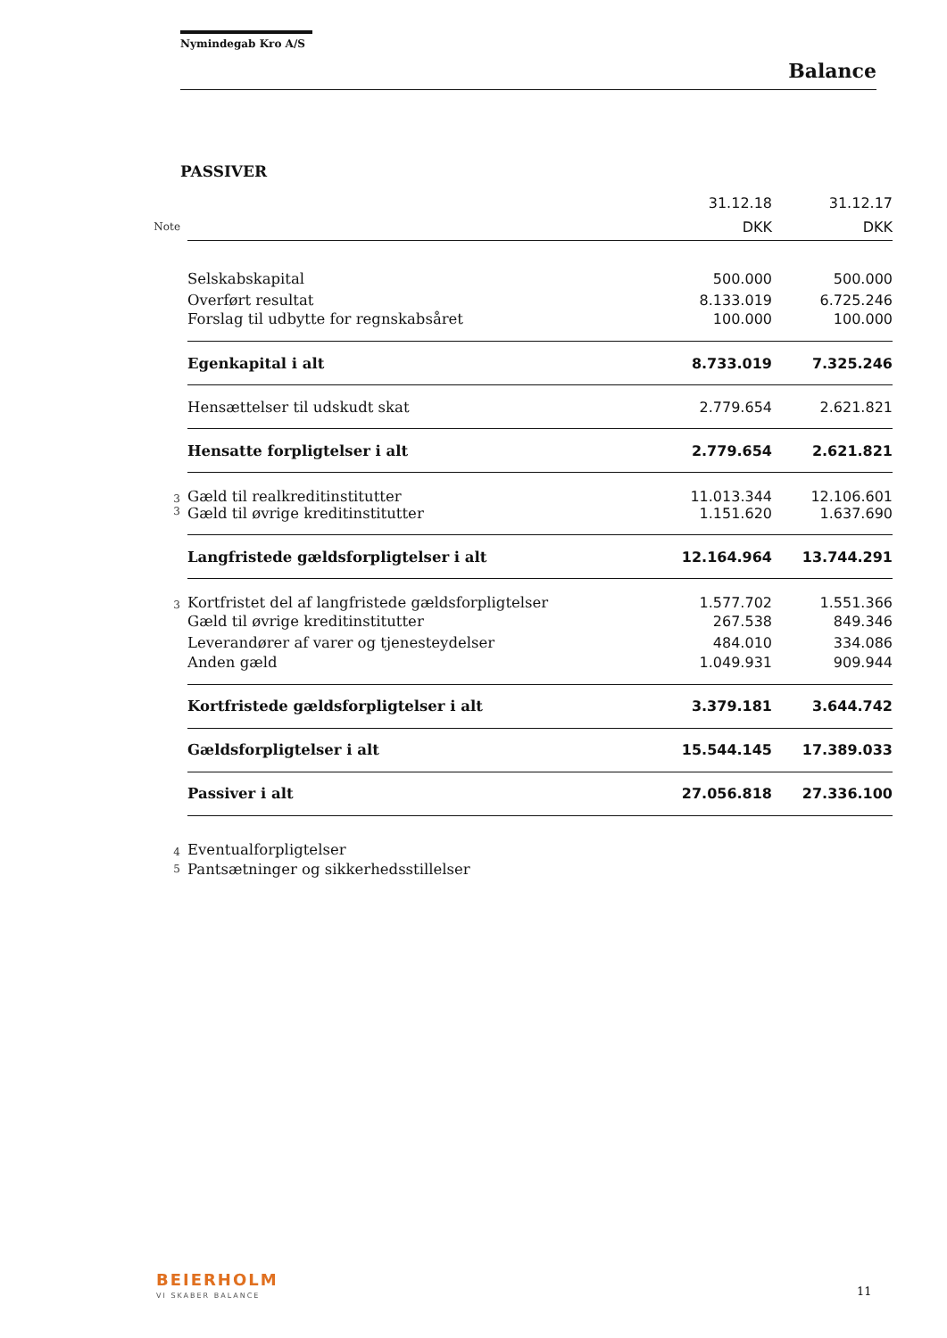Nymindegab Kro A/S
Balance
PASSIVER
| | | 31.12.18 | 31.12.17 |
| Note | | DKK | DKK |
| | Selskabskapital | 500.000 | 500.000 |
| | Overført resultat | 8.133.019 | 6.725.246 |
| | Forslag til udbytte for regnskabsåret | 100.000 | 100.000 |
| | Egenkapital i alt | 8.733.019 | 7.325.246 |
| | Hensættelser til udskudt skat | 2.779.654 | 2.621.821 |
| | Hensatte forpligtelser i alt | 2.779.654 | 2.621.821 |
| 3 | Gæld til realkreditinstitutter | 11.013.344 | 12.106.601 |
| 3 | Gæld til øvrige kreditinstitutter | 1.151.620 | 1.637.690 |
| | Langfristede gældsforpligtelser i alt | 12.164.964 | 13.744.291 |
| 3 | Kortfristet del af langfristede gældsforpligtelser | 1.577.702 | 1.551.366 |
| | Gæld til øvrige kreditinstitutter | 267.538 | 849.346 |
| | Leverandører af varer og tjenesteydelser | 484.010 | 334.086 |
| | Anden gæld | 1.049.931 | 909.944 |
| | Kortfristede gældsforpligtelser i alt | 3.379.181 | 3.644.742 |
| | Gældsforpligtelser i alt | 15.544.145 | 17.389.033 |
| | Passiver i alt | 27.056.818 | 27.336.100 |
| 4 | Eventualforpligtelser | | |
| 5 | Pantsætninger og sikkerhedsstillelser | | |
BEIERHOLM
VI SKABER BALANCE 11